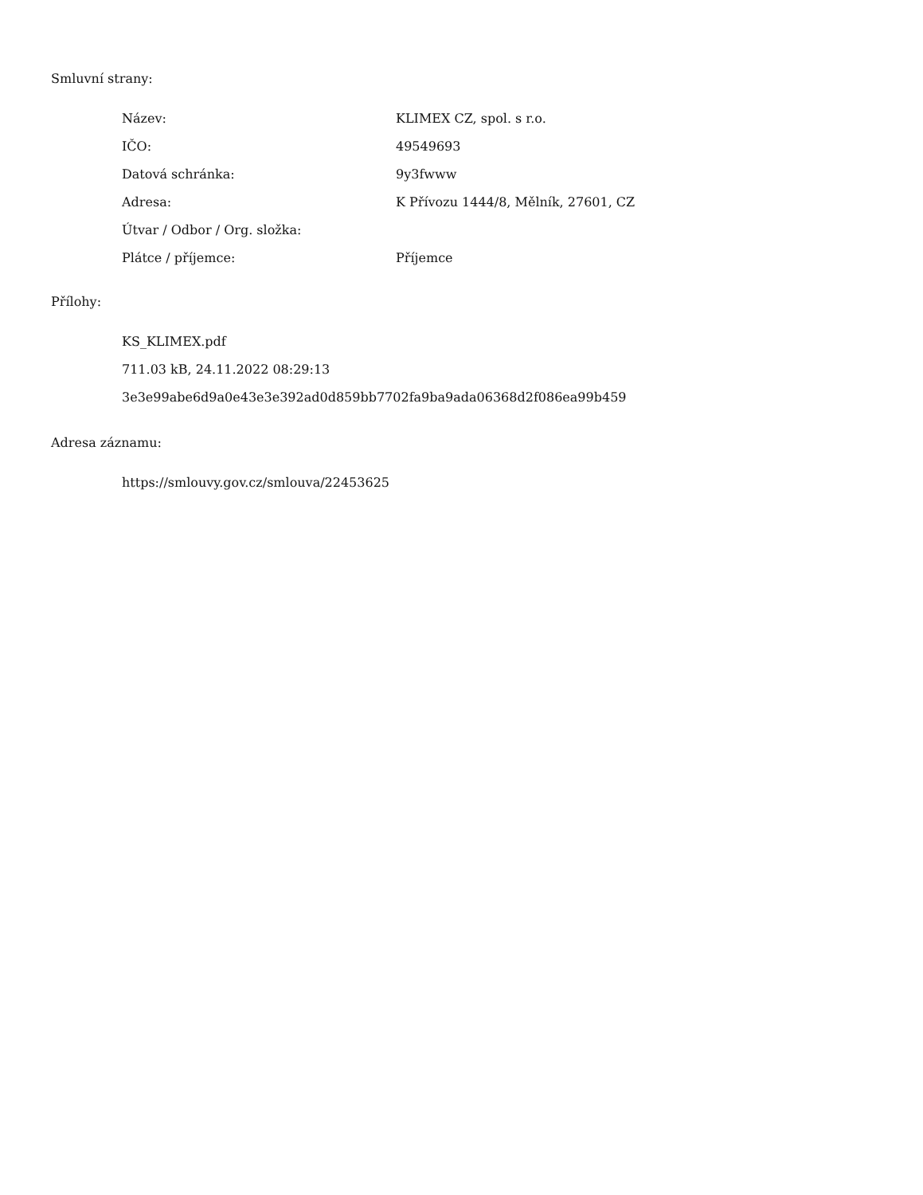Smluvní strany:
| Název: | KLIMEX CZ, spol. s r.o. |
| IČO: | 49549693 |
| Datová schránka: | 9y3fwww |
| Adresa: | K Přívozu 1444/8, Mělník, 27601, CZ |
| Útvar / Odbor / Org. složka: | |
| Plátce / příjemce: | Příjemce |
Přílohy:
KS_KLIMEX.pdf
711.03 kB, 24.11.2022 08:29:13
3e3e99abe6d9a0e43e3e392ad0d859bb7702fa9ba9ada06368d2f086ea99b459
Adresa záznamu:
https://smlouvy.gov.cz/smlouva/22453625